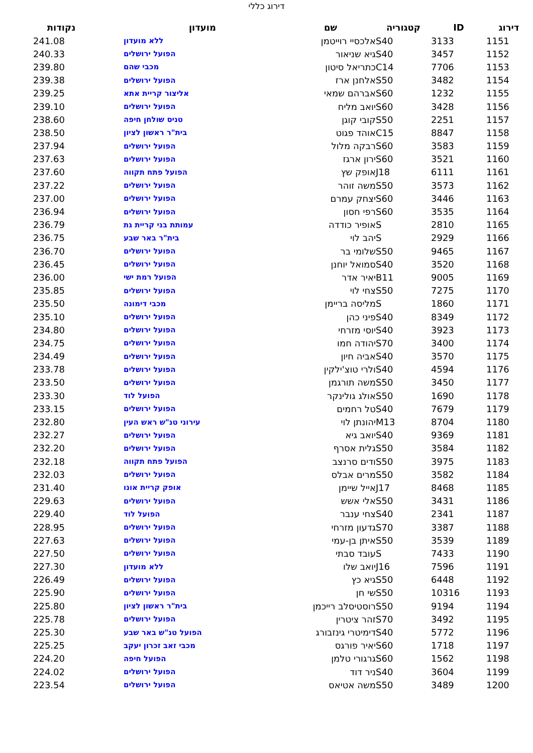דירוג כללי
| דירוג | ID | קטגוריה | שם | מועדון | נקודות |
| --- | --- | --- | --- | --- | --- |
| 1151 | 3133 | S40 | אלכסיי רוייטמן | ללא מועדון | 241.08 |
| 1152 | 3457 | S40 | גיא שניאור | הפועל ירושלים | 240.33 |
| 1153 | 7706 | C14 | כתריאל סיטון | מכבי שהם | 239.80 |
| 1154 | 3482 | S50 | אלחנן ארז | הפועל ירושלים | 239.38 |
| 1155 | 1232 | S60 | אברהם שמאי | אליצור קריית אתא | 239.25 |
| 1156 | 3428 | S60 | יואב מליח | הפועל ירושלים | 239.10 |
| 1157 | 2251 | S50 | קובי קוגן | טניס שולחן חיפה | 238.60 |
| 1158 | 8847 | C15 | אוהד פגוט | בית"ר ראשון לציון | 238.50 |
| 1159 | 3583 | S60 | רבקה מלול | הפועל ירושלים | 237.94 |
| 1160 | 3521 | S60 | ירון ארגז | הפועל ירושלים | 237.63 |
| 1161 | 6111 | J18 | אופק שץ | הפועל פתח תקווה | 237.60 |
| 1162 | 3573 | S50 | משה זוהר | הפועל ירושלים | 237.22 |
| 1163 | 3446 | S60 | יצחק עמרם | הפועל ירושלים | 237.00 |
| 1164 | 3535 | S60 | רפי חסון | הפועל ירושלים | 236.94 |
| 1165 | 2810 | S | אופיר כודדה | עמותת בני קריית גת | 236.79 |
| 1166 | 2929 | S | יהב לוי | בית"ר באר שבע | 236.75 |
| 1167 | 9465 | S50 | שלומי בר | הפועל ירושלים | 236.70 |
| 1168 | 3520 | S40 | סמואל יוחנן | הפועל ירושלים | 236.45 |
| 1169 | 9005 | B11 | יאיר אדר | הפועל רמת ישי | 236.00 |
| 1170 | 7275 | S50 | צחי לוי | הפועל ירושלים | 235.85 |
| 1171 | 1860 | S | מליסה בריימן | מכבי דימונה | 235.50 |
| 1172 | 8349 | S40 | פיני כהן | הפועל ירושלים | 235.10 |
| 1173 | 3923 | S40 | יוסי מזרחי | הפועל ירושלים | 234.80 |
| 1174 | 3400 | S70 | יהודה חמו | הפועל ירושלים | 234.75 |
| 1175 | 3570 | S40 | אביה חיון | הפועל ירושלים | 234.49 |
| 1176 | 4594 | S40 | ולרי טוצ'ילקין | הפועל ירושלים | 233.78 |
| 1177 | 3450 | S50 | משה תורגמן | הפועל ירושלים | 233.50 |
| 1178 | 1690 | S50 | אולג גולינקר | הפועל לוד | 233.30 |
| 1179 | 7679 | S40 | טל רחמים | הפועל ירושלים | 233.15 |
| 1180 | 8704 | M13 | יהונתן לוי | עירוני טנ"ש ראש העין | 232.80 |
| 1181 | 9369 | S40 | יואב גיא | הפועל ירושלים | 232.27 |
| 1182 | 3584 | S50 | גלית אסרף | הפועל ירושלים | 232.20 |
| 1183 | 3975 | S50 | ודים סרנצב | הפועל פתח תקווה | 232.18 |
| 1184 | 3582 | S50 | מרים אבלס | הפועל ירושלים | 232.03 |
| 1185 | 8468 | J17 | אייל שיימן | אופק קריית אונו | 231.40 |
| 1186 | 3431 | S50 | אלי אשש | הפועל ירושלים | 229.63 |
| 1187 | 2341 | S40 | צחי ענבר | הפועל לוד | 229.40 |
| 1188 | 3387 | S70 | גדעון מזרחי | הפועל ירושלים | 228.95 |
| 1189 | 3539 | S50 | איתן בן-עמי | הפועל ירושלים | 227.63 |
| 1190 | 7433 | S | עובד סבתי | הפועל ירושלים | 227.50 |
| 1191 | 7596 | J16 | יואב שלו | ללא מועדון | 227.30 |
| 1192 | 6448 | S50 | גיא כץ | הפועל ירושלים | 226.49 |
| 1193 | 10316 | S50 | שי חן | הפועל ירושלים | 225.90 |
| 1194 | 9194 | S50 | רוסטיסלב רייכמן | בית"ר ראשון לציון | 225.80 |
| 1195 | 3492 | S70 | זהר ציטרין | הפועל ירושלים | 225.78 |
| 1196 | 5772 | S40 | דימיטרי גינזבורג | הפועל טנ"ש באר שבע | 225.30 |
| 1197 | 1718 | S60 | יאיר פורגס | מכבי זאב זכרון יעקב | 225.25 |
| 1198 | 1562 | S60 | גרגורי טלמן | הפועל חיפה | 224.20 |
| 1199 | 3604 | S40 | ניר דוד | הפועל ירושלים | 224.02 |
| 1200 | 3489 | S50 | משה אטיאס | הפועל ירושלים | 223.54 |